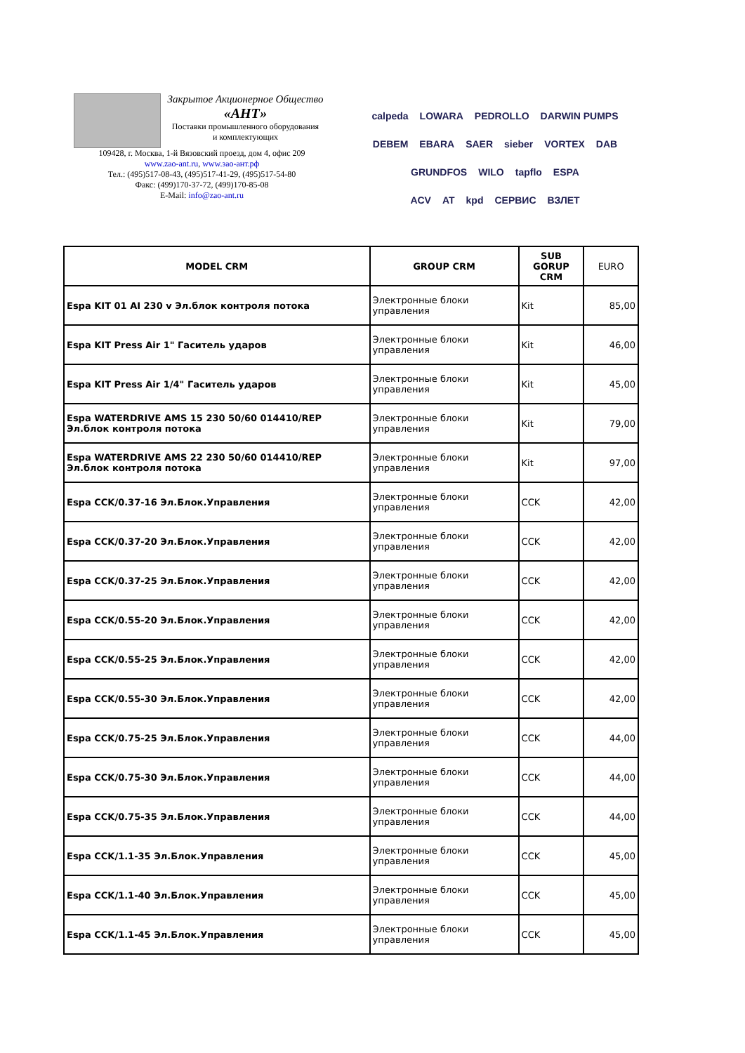Закрытое Акционерное Общество
«АНТ»
Поставки промышленного оборудования
и комплектующих
109428, г. Москва, 1-й Вязовский проезд, дом 4, офис 209
www.zao-ant.ru, www.зао-ант.рф
Тел.: (495)517-08-43, (495)517-41-29, (495)517-54-80
Факс: (499)170-37-72, (499)170-85-08
E-Mail: info@zao-ant.ru
calpeda LOWARA PEDROLLO DARWIN PUMPS
DEBEM EBARA SAER sieber VORTEX DAB
GRUNDFOS WILO tapflo ESPA
ACV AT kpd СЕРВИС ВЗЛЕТ
| MODEL CRM | GROUP CRM | SUB GORUP CRM | EURO |
| --- | --- | --- | --- |
| Espa KIT 01 AI 230 v Эл.блок контроля потока | Электронные блоки управления | Kit | 85,00 |
| Espa KIT Press Air 1" Гаситель ударов | Электронные блоки управления | Kit | 46,00 |
| Espa KIT Press Air 1/4" Гаситель ударов | Электронные блоки управления | Kit | 45,00 |
| Espa WATERDRIVE AMS 15 230 50/60 014410/REP Эл.блок контроля потока | Электронные блоки управления | Kit | 79,00 |
| Espa WATERDRIVE AMS 22 230 50/60 014410/REP Эл.блок контроля потока | Электронные блоки управления | Kit | 97,00 |
| Espa CCK/0.37-16 Эл.Блок.Управления | Электронные блоки управления | CCK | 42,00 |
| Espa CCK/0.37-20 Эл.Блок.Управления | Электронные блоки управления | CCK | 42,00 |
| Espa CCK/0.37-25 Эл.Блок.Управления | Электронные блоки управления | CCK | 42,00 |
| Espa CCK/0.55-20 Эл.Блок.Управления | Электронные блоки управления | CCK | 42,00 |
| Espa CCK/0.55-25 Эл.Блок.Управления | Электронные блоки управления | CCK | 42,00 |
| Espa CCK/0.55-30 Эл.Блок.Управления | Электронные блоки управления | CCK | 42,00 |
| Espa CCK/0.75-25 Эл.Блок.Управления | Электронные блоки управления | CCK | 44,00 |
| Espa CCK/0.75-30 Эл.Блок.Управления | Электронные блоки управления | CCK | 44,00 |
| Espa CCK/0.75-35 Эл.Блок.Управления | Электронные блоки управления | CCK | 44,00 |
| Espa CCK/1.1-35 Эл.Блок.Управления | Электронные блоки управления | CCK | 45,00 |
| Espa CCK/1.1-40 Эл.Блок.Управления | Электронные блоки управления | CCK | 45,00 |
| Espa CCK/1.1-45 Эл.Блок.Управления | Электронные блоки управления | CCK | 45,00 |